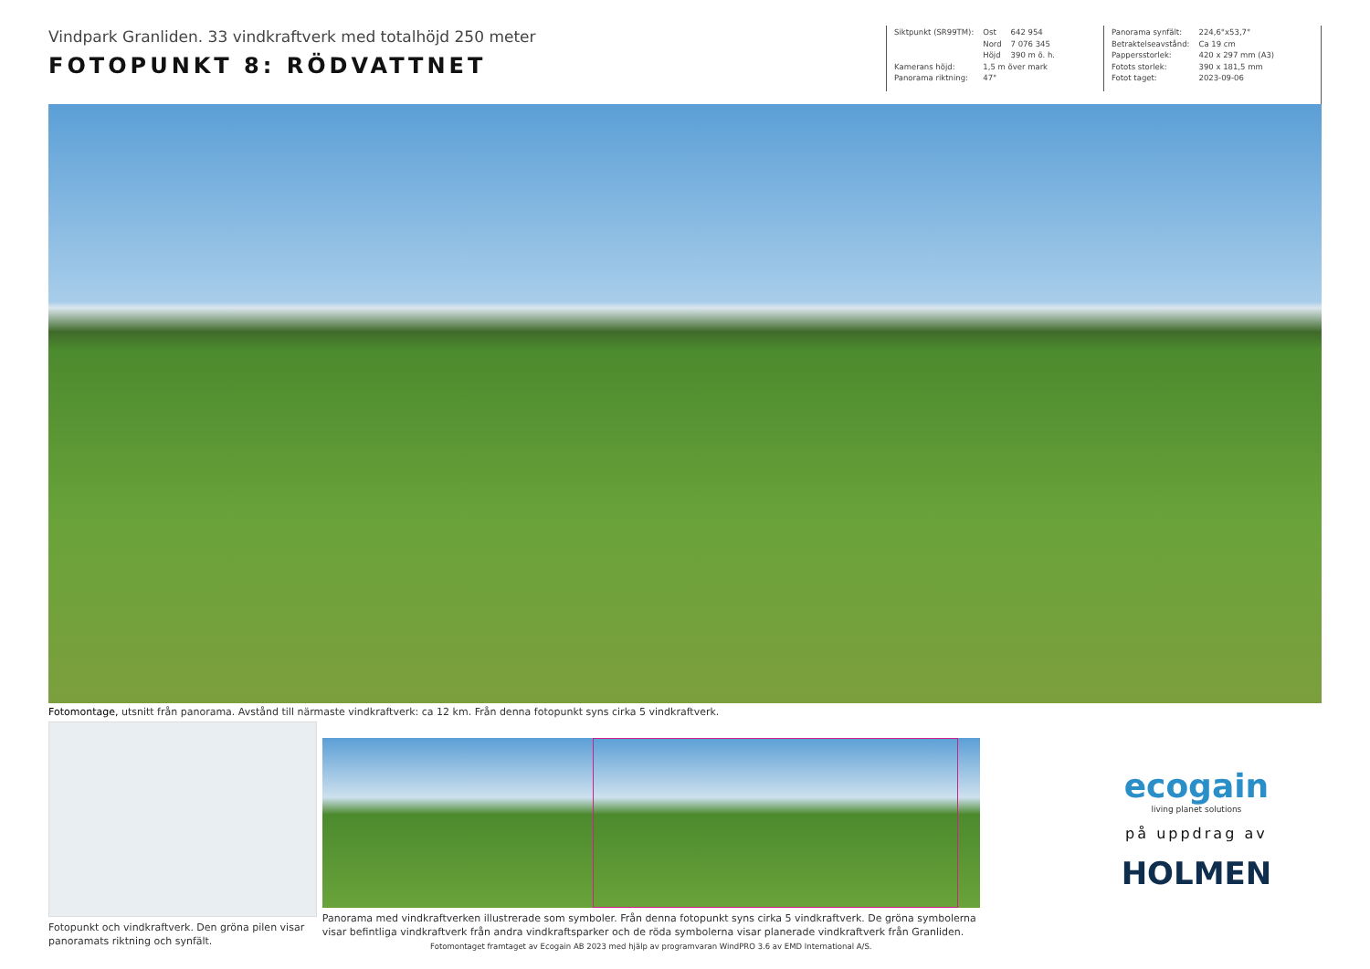Vindpark Granliden. 33 vindkraftverk med totalhöjd 250 meter
FOTOPUNKT 8: RÖDVATTNET
| Siktpunkt (SR99TM): | Ost | 642 954 |
| | Nord | 7 076 345 |
| | Höjd | 390 m ö. h. |
| Kamerans höjd: | 1,5 m över mark | |
| Panorama riktning: | 47° | |
| Panorama synfält: | 224,6°x53,7° |
| Betraktelseavstånd: | Ca 19 cm |
| Pappersstorlek: | 420 x 297 mm (A3) |
| Fotots storlek: | 390 x 181,5 mm |
| Fotot taget: | 2023-09-06 |
Fotomontage, utsnitt från panorama. Avstånd till närmaste vindkraftverk: ca 12 km. Från denna fotopunkt syns cirka 5 vindkraftverk.
Fotopunkt och vindkraftverk. Den gröna pilen visar panoramats riktning och synfält.
Panorama med vindkraftverken illustrerade som symboler. Från denna fotopunkt syns cirka 5 vindkraftverk. De gröna symbolerna visar befintliga vindkraftverk från andra vindkraftsparker och de röda symbolerna visar planerade vindkraftverk från Granliden.
Fotomontaget framtaget av Ecogain AB 2023 med hjälp av programvaran WindPRO 3.6 av EMD International A/S.
ecogain
living planet solutions
på uppdrag av
HOLMEN